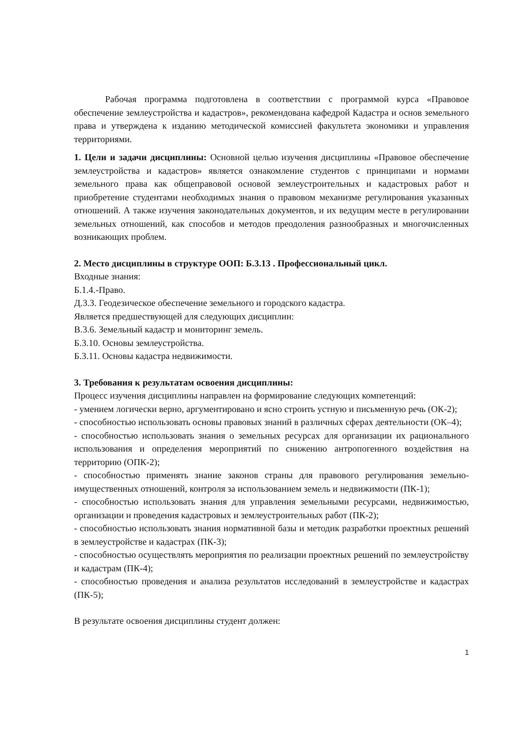Рабочая программа подготовлена в соответствии с программой курса «Правовое обеспечение землеустройства и кадастров», рекомендована кафедрой Кадастра и основ земельного права и утверждена к изданию методической комиссией факультета экономики и управления территориями.
1. Цели и задачи дисциплины: Основной целью изучения дисциплины «Правовое обеспечение землеустройства и кадастров» является ознакомление студентов с принципами и нормами земельного права как общеправовой основой землеустроительных и кадастровых работ и приобретение студентами необходимых знания о правовом механизме регулирования указанных отношений. А также изучения законодательных документов, и их ведущим месте в регулировании земельных отношений, как способов и методов преодоления разнообразных и многочисленных возникающих проблем.
2. Место дисциплины в структуре ООП: Б.3.13 . Профессиональный цикл.
Входные знания:
Б.1.4.-Право.
Д.3.3. Геодезическое обеспечение земельного и городского кадастра.
Является предшествующей для следующих дисциплин:
В.3.6. Земельный кадастр и мониторинг земель.
Б.3.10. Основы землеустройства.
Б.3.11. Основы кадастра недвижимости.
3. Требования к результатам освоения дисциплины:
Процесс изучения дисциплины направлен на формирование следующих компетенций:
- умением логически верно, аргументировано и ясно строить устную и письменную речь (ОК-2);
- способностью использовать основы правовых знаний в различных сферах деятельности (ОК–4);
- способностью использовать знания о земельных ресурсах для организации их рационального использования и определения мероприятий по снижению антропогенного воздействия на территорию (ОПК-2);
- способностью применять знание законов страны для правового регулирования земельно-имущественных отношений, контроля за использованием земель и недвижимости (ПК-1);
- способностью использовать знания для управления земельными ресурсами, недвижимостью, организации и проведения кадастровых и землеустроительных работ (ПК-2);
- способностью использовать знания нормативной базы и методик разработки проектных решений в землеустройстве и кадастрах (ПК-3);
- способностью осуществлять мероприятия по реализации проектных решений по землеустройству и кадастрам (ПК-4);
- способностью проведения и анализа результатов исследований в землеустройстве и кадастрах (ПК-5);
В результате освоения дисциплины студент должен:
1